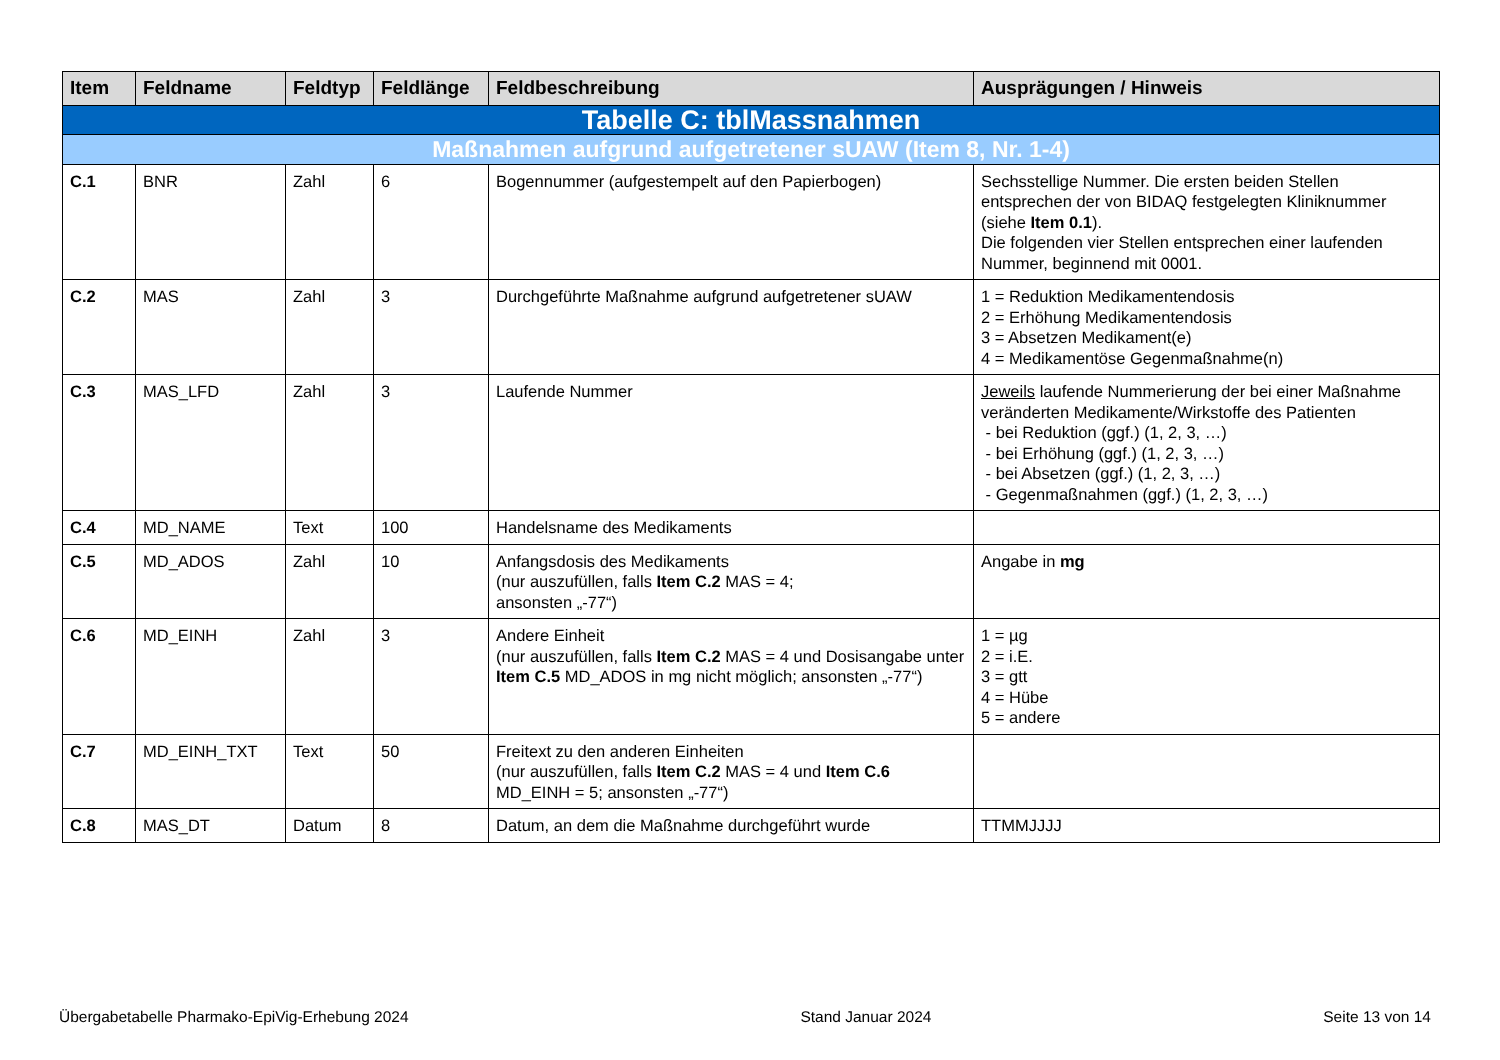| Item | Feldname | Feldtyp | Feldlänge | Feldbeschreibung | Ausprägungen / Hinweis |
| --- | --- | --- | --- | --- | --- |
| Tabelle C: tblMassnahmen | | | | | |
| Maßnahmen aufgrund aufgetretener sUAW (Item 8, Nr. 1-4) | | | | | |
| C.1 | BNR | Zahl | 6 | Bogennummer (aufgestempelt auf den Papierbogen) | Sechsstellige Nummer. Die ersten beiden Stellen entsprechen der von BIDAQ festgelegten Kliniknummer (siehe Item 0.1 ). Die folgenden vier Stellen entsprechen einer laufenden Nummer, beginnend mit 0001. |
| C.2 | MAS | Zahl | 3 | Durchgeführte Maßnahme aufgrund aufgetretener sUAW | 1 = Reduktion Medikamentendosis 2 = Erhöhung Medikamentendosis 3 = Absetzen Medikament(e) 4 = Medikamentöse Gegenmaßnahme(n) |
| C.3 | MAS_LFD | Zahl | 3 | Laufende Nummer | Jeweils laufende Nummerierung der bei einer Maßnahme veränderten Medikamente/Wirkstoffe des Patienten - bei Reduktion (ggf.) (1, 2, 3, …) - bei Erhöhung (ggf.) (1, 2, 3, …) - bei Absetzen (ggf.) (1, 2, 3, …) - Gegenmaßnahmen (ggf.) (1, 2, 3, …) |
| C.4 | MD_NAME | Text | 100 | Handelsname des Medikaments | |
| C.5 | MD_ADOS | Zahl | 10 | Anfangsdosis des Medikaments (nur auszufüllen, falls Item C.2 MAS = 4; ansonsten „-77“) | Angabe in mg |
| C.6 | MD_EINH | Zahl | 3 | Andere Einheit (nur auszufüllen, falls Item C.2 MAS = 4 und Dosisangabe unter Item C.5 MD_ADOS in mg nicht möglich; ansonsten „-77“) | 1 = µg 2 = i.E. 3 = gtt 4 = Hübe 5 = andere |
| C.7 | MD_EINH_TXT | Text | 50 | Freitext zu den anderen Einheiten (nur auszufüllen, falls Item C.2 MAS = 4 und Item C.6 MD_EINH = 5; ansonsten „-77“) | |
| C.8 | MAS_DT | Datum | 8 | Datum, an dem die Maßnahme durchgeführt wurde | TTMMJJJJ |
Übergabetabelle Pharmako-EpiVig-Erhebung 2024 Stand Januar 2024 Seite 13 von 14